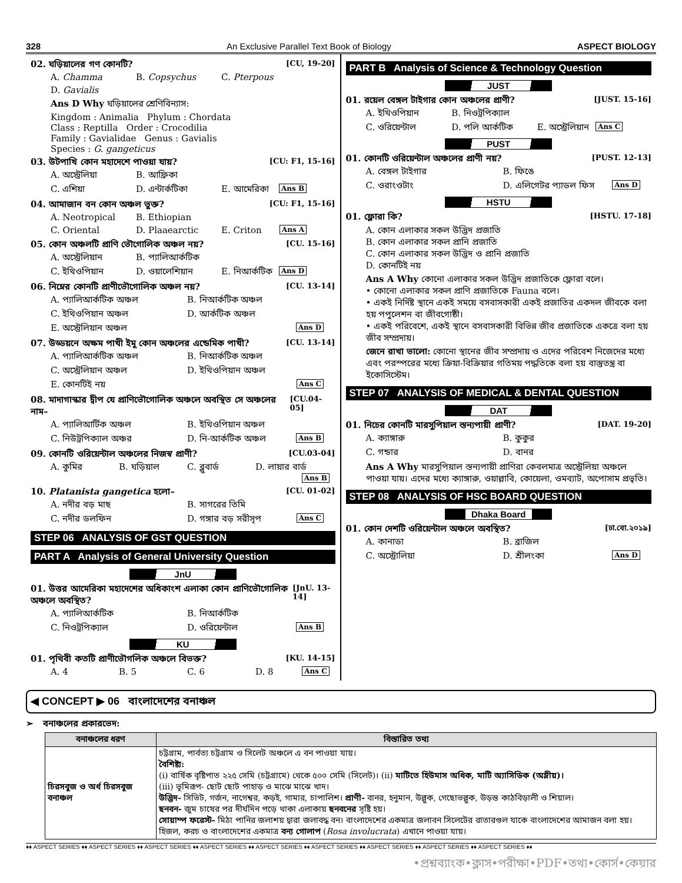328 An Exclusive Parallel Text Book of Biology ASPECT BIOLOGY
02. ঘড়িয়ালের গণ কোনটি? [CU, 19-20]
A. Chamma B. Copsychus C. Pterpous D. Gavialis
Ans D Why ঘড়িয়ালের শ্রেণিবিন্যাস:
Kingdom : Animalia Phylum : Chordata
Class : Reptilla Order : Crocodilia
Family : Gavialidae Genus : Gavialis
Species : G. gangeticus
03. উটপাখি কোন মহাদেশে পাওয়া যায়? [CU: F1, 15-16]
A. অস্ট্রেলিয়া B. আফ্রিকা C. এশিয়া D. এন্টার্কটিকা E. আমেরিকা Ans B
04. আমাজান বন কোন অঞ্চল ভুক্ত? [CU: F1, 15-16]
A. Neotropical B. Ethiopian C. Oriental D. Plaaearctic E. Criton Ans A
05. কোন অঞ্চলটি প্রাণি ভৌগোলিক অঞ্চল নয়? [CU. 15-16]
A. অস্ট্রেলিয়ান B. প্যালিআর্কটিক C. ইথিওপিয়ান D. ওয়ালেশিয়ান E. নিআর্কটিক Ans D
06. নিম্নের কোনটি প্রাণীভৌগোলিক অঞ্চল নয়? [CU. 13-14]
A. প্যালিআর্কটিক অঞ্চল B. নিআর্কটিক অঞ্চল C. ইথিওপিয়ান অঞ্চল D. আর্কটিক অঞ্চল E. অস্ট্রেলিয়ান অঞ্চল Ans D
07. উড্ডয়নে অক্ষম পাখী ইমু কোন অঞ্চলের এন্ডেমিক পাখী? [CU. 13-14]
A. প্যালিআর্কটিক অঞ্চল B. নিআর্কটিক অঞ্চল C. অস্ট্রেলিয়ান অঞ্চল D. ইথিওপিয়ান অঞ্চল E. কোনটিই নয় Ans C
08. মাদাগাস্কার দ্বীপ যে প্রাণিভৌগোলিক অঞ্চলে অবস্থিত সে অঞ্চলের নাম– [CU.04-05]
A. প্যালিআর্টিক অঞ্চল B. ইথিওপিয়ান অঞ্চল C. নিউট্রপিক্যাল অঞ্চর D. নি-আর্কটিক অঞ্চল Ans B
09. কোনটি ওরিয়েন্টাল অঞ্চলের নিজস্ব প্রাণী? [CU.03-04]
A. কুমির B. ঘড়িয়াল C. ব্লুবার্ড D. লায়ার বার্ড Ans B
10. Platanista gangetica হলো– [CU. 01-02]
A. নদীর বড় মাছ B. সাগরের তিমি C. নদীর ডলফিন D. গঙ্গার বড় সরীসৃপ Ans C
STEP 06 ANALYSIS OF GST QUESTION
PART A Analysis of General University Question
JnU
01. উত্তর আমেরিকা মহাদেশের অধিকাংশ এলাকা কোন প্রাণিভৌগোলিক অঞ্চলে অবস্থিত? [JnU. 13-14]
A. প্যালিআর্কটিক B. নিআর্কটিক C. নিওট্রপিক্যাল D. ওরিয়েন্টাল Ans B
KU
01. পৃথিবী কতটি প্রাণীভৌগলিক অঞ্চলে বিভক্ত? [KU. 14-15]
A. 4 B. 5 C. 6 D. 8 Ans C
PART B Analysis of Science & Technology Question
JUST
01. রয়েল বেঙ্গল টাইগার কোন অঞ্চলের প্রাণী? [JUST. 15-16]
A. ইথিওপিয়ান B. নিওট্রপিক্যাল C. ওরিয়েন্টাল D. পলি আর্কটিক E. অস্ট্রেলিয়ান Ans C
PUST
01. কোনটি ওরিয়েন্টাল অঞ্চলের প্রাণী নয়? [PUST. 12-13]
A. বেঙ্গল টাইগার B. ফিঙে C. ওরাংওটাং D. এলিগেটর প্যাডল ফিস Ans D
HSTU
01. ফ্লোরা কি? [HSTU. 17-18]
A. কোন এলাকার সকল উদ্ভিদ প্রজাতি
B. কোন এলাকার সকল প্রানি প্রজাতি
C. কোন এলাকার সকল উদ্ভিদ ও প্রানি প্রজাতি
D. কোনটিই নয়
Ans A Why কোনো এলাকার সকল উদ্ভিদ প্রজাতিকে ফ্লোরা বলে।
• কোনো এলাকার সকল প্রাণি প্রজাতিকে Fauna বলে।
• একই নির্দিষ্ট স্থানে একই সময়ে বসবাসকারী একই প্রজাতির একদল জীবকে বলা হয় পপুলেশন বা জীবগোষ্ঠী।
• একই পরিবেশে, একই স্থানে বসবাসকারী বিভিন্ন জীব প্রজাতিকে একত্রে বলা হয় জীব সম্প্রদায়।
জেনে রাখা ভালো: কোনো স্থানের জীব সম্প্রদায় ও এদের পরিবেশ নিজেদের মধ্যে এবং পরস্পরের মধ্যে ক্রিয়া-বিক্রিয়ার গতিময় পদ্ধতিকে বলা হয় বাস্তুতন্ত্র বা ইকোসিস্টেম।
STEP 07 ANALYSIS OF MEDICAL & DENTAL QUESTION
DAT
01. নিচের কোনটি মারসুপিয়াল স্তন্যপায়ী প্রাণী? [DAT. 19-20]
A. ক্যাঙ্গারু B. কুকুর C. গন্ডার D. বানর
Ans A Why মারসুপিয়াল স্তন্যপায়ী প্রাণিরা কেবলমাত্র অস্ট্রেলিয়া অঞ্চলে পাওয়া যায়। এদের মধ্যে ক্যাঙ্গারু, ওয়াল্লাবি, কোয়েলা, ওমব্যাট, অপোসাম প্রভৃতি।
STEP 08 ANALYSIS OF HSC BOARD QUESTION
Dhaka Board
01. কোন দেশটি ওরিয়েন্টাল অঞ্চলে অবস্থিত? [ঢা.বো.২০১৯]
A. কানাডা B. ব্রাজিল C. অস্ট্রোলিয়া D. শ্রীলংকা Ans D
◀ CONCEPT ▶ 06 বাংলাদেশের বনাঞ্চল
➢ বনাঞ্চলের প্রকারভেদ:
| বনাঞ্চলের ধরণ | বিস্তারিত তথ্য |
| --- | --- |
| চিরসবুজ ও অর্ধ চিরসবুজ বনাঞ্চল | চট্টগ্রাম, পার্বত্য চট্টগ্রাম ও সিলেট অঞ্চলে এ বন পাওয়া যায়। বৈশিষ্ট্য: (i) বার্ষিক বৃষ্টিপাত ২২৫ সেমি (চট্টগ্রামে) থেকে ৫০০ সেমি (সিলেট)। (ii) মাটিতে হিউমাস অধিক, মাটি অ্যাসিডিক (অম্লীয়)। (iii) ভূমিরূপ- ছোট ছোট পাহাড় ও মাঝে মাঝে খাদ। উদ্ভিদ- সিভিট, গর্জন, নাগেশ্বর, কড়ই, গামার, চাপালিশ। প্রাণী- বানর, হনুমান, উল্লুক, গেছোভল্লুক, উড়ন্ত কাঠবিড়ালী ও শিয়াল। ছনবন- জুম চাষের পর দীর্ঘদিন পড়ে থাকা এলাকায় ছনবনের সৃষ্টি হয়। সোয়াম্প ফরেস্ট- মিঠা পানির জলাশয় দ্বারা জলাবদ্ধ বন। বাংলাদেশের একমাত্র জলাবন সিলেটের রাতারগুল যাকে বাংলাদেশের আমাজন বলা হয়। হিজল, করচ ও বাংলাদেশের একমাত্র বন্য গোলাপ ( Rosa involucrata ) এখানে পাওয়া যায়। |
♦♦ ASPECT SERIES ♦♦ ASPECT SERIES ♦♦ ASPECT SERIES ♦♦ ASPECT SERIES ♦♦ ASPECT SERIES ♦♦ ASPECT SERIES ♦♦ ASPECT SERIES ♦♦ ASPECT SERIES ♦♦ ASPECT SERIES ♦♦
•প্রশ্নব্যাংক•ক্লাস•পরীক্ষা•PDF•তথ্য•কোর্স•কেয়ার